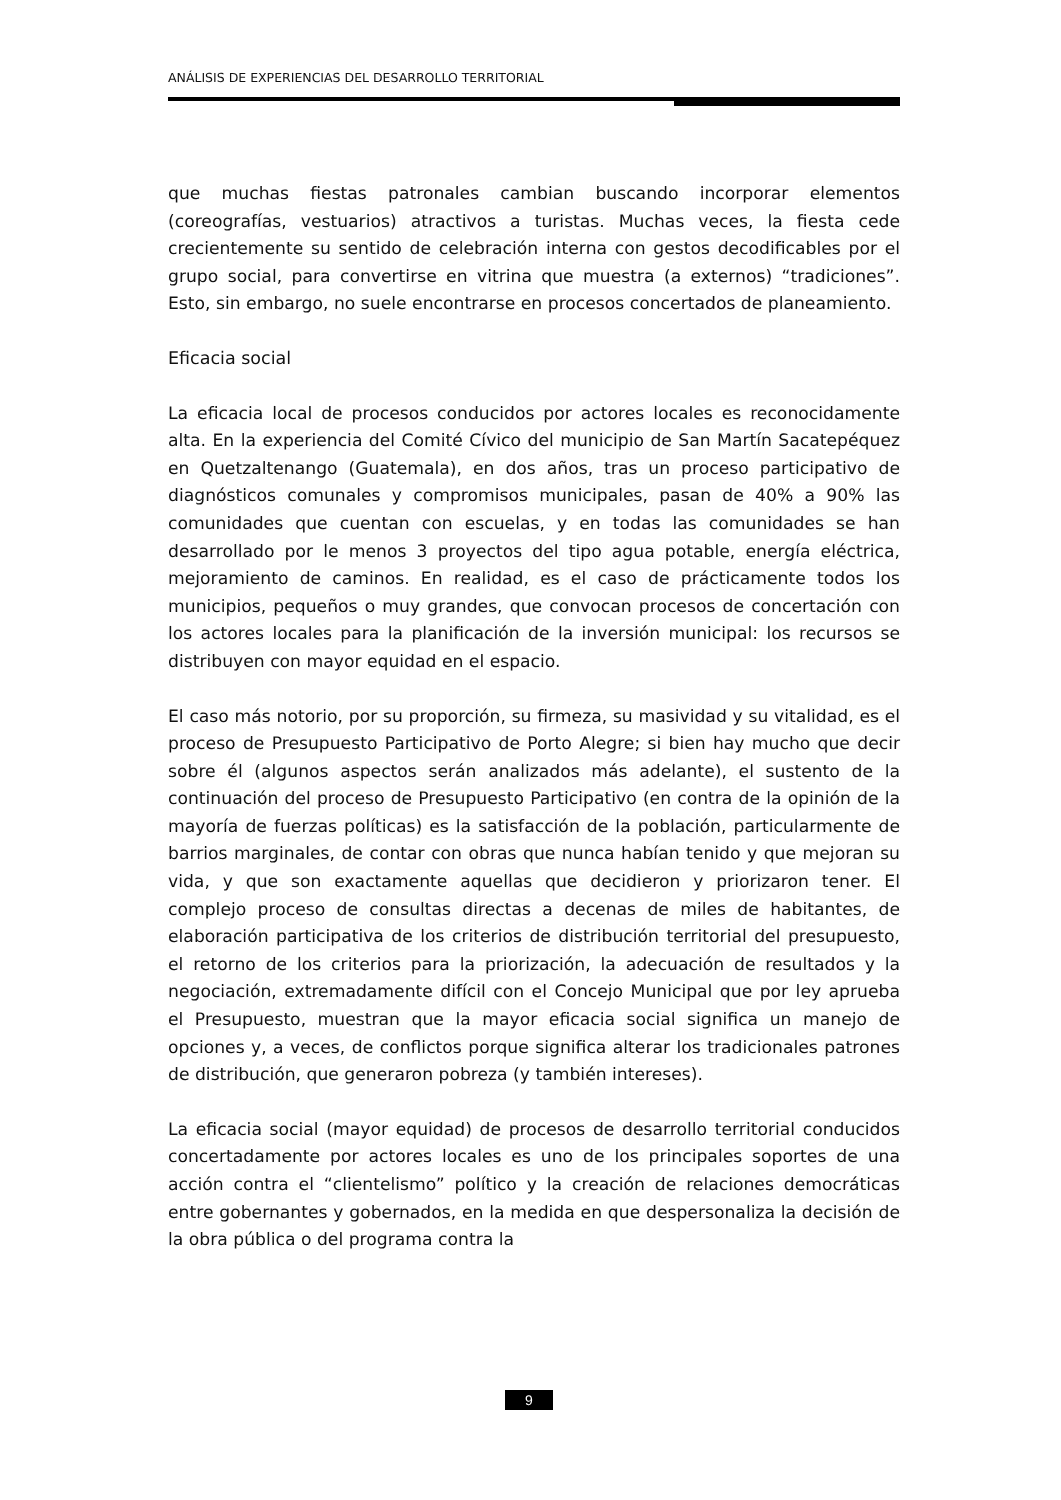ANÁLISIS DE EXPERIENCIAS DEL DESARROLLO TERRITORIAL
que muchas fiestas patronales cambian buscando incorporar elementos (coreografías, vestuarios) atractivos a turistas. Muchas veces, la fiesta cede crecientemente su sentido de celebración interna con gestos decodificables por el grupo social, para convertirse en vitrina que muestra (a externos) “tradiciones”. Esto, sin embargo, no suele encontrarse en procesos concertados de planeamiento.
Eficacia social
La eficacia local de procesos conducidos por actores locales es reconocidamente alta. En la experiencia del Comité Cívico del municipio de San Martín Sacatepéquez en Quetzaltenango (Guatemala), en dos años, tras un proceso participativo de diagnósticos comunales y compromisos municipales, pasan de 40% a 90% las comunidades que cuentan con escuelas, y en todas las comunidades se han desarrollado por le menos 3 proyectos del tipo agua potable, energía eléctrica, mejoramiento de caminos. En realidad, es el caso de prácticamente todos los municipios, pequeños o muy grandes, que convocan procesos de concertación con los actores locales para la planificación de la inversión municipal: los recursos se distribuyen con mayor equidad en el espacio.
El caso más notorio, por su proporción, su firmeza, su masividad y su vitalidad, es el proceso de Presupuesto Participativo de Porto Alegre; si bien hay mucho que decir sobre él (algunos aspectos serán analizados más adelante), el sustento de la continuación del proceso de Presupuesto Participativo (en contra de la opinión de la mayoría de fuerzas políticas) es la satisfacción de la población, particularmente de barrios marginales, de contar con obras que nunca habían tenido y que mejoran su vida, y que son exactamente aquellas que decidieron y priorizaron tener. El complejo proceso de consultas directas a decenas de miles de habitantes, de elaboración participativa de los criterios de distribución territorial del presupuesto, el retorno de los criterios para la priorización, la adecuación de resultados y la negociación, extremadamente difícil con el Concejo Municipal que por ley aprueba el Presupuesto, muestran que la mayor eficacia social significa un manejo de opciones y, a veces, de conflictos porque significa alterar los tradicionales patrones de distribución, que generaron pobreza (y también intereses).
La eficacia social (mayor equidad) de procesos de desarrollo territorial conducidos concertadamente por actores locales es uno de los principales soportes de una acción contra el “clientelismo” político y la creación de relaciones democráticas entre gobernantes y gobernados, en la medida en que despersonaliza la decisión de la obra pública o del programa contra la
9